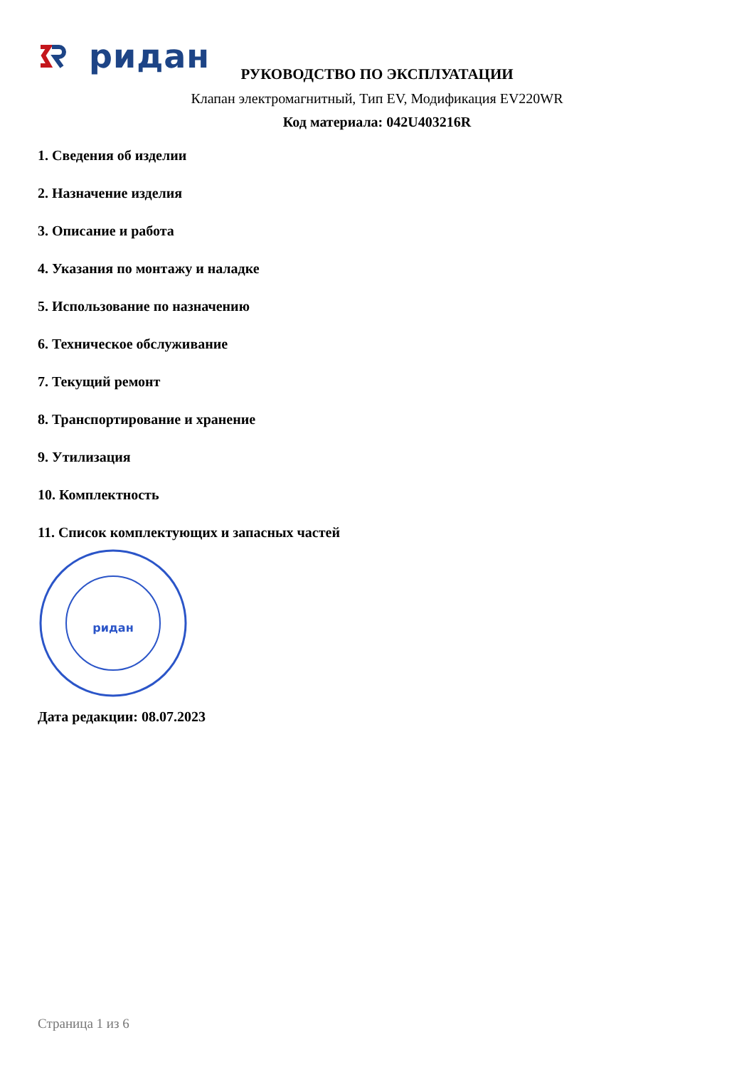ридан
РУКОВОДСТВО ПО ЭКСПЛУАТАЦИИ
Клапан электромагнитный, Тип EV, Модификация EV220WR
Код материала: 042U403216R
1. Сведения об изделии
2. Назначение изделия
3. Описание и работа
4. Указания по монтажу и наладке
5. Использование по назначению
6. Техническое обслуживание
7. Текущий ремонт
8. Транспортирование и хранение
9. Утилизация
10. Комплектность
11. Список комплектующих и запасных частей
ридан
Дата редакции: 08.07.2023
Страница 1 из 6